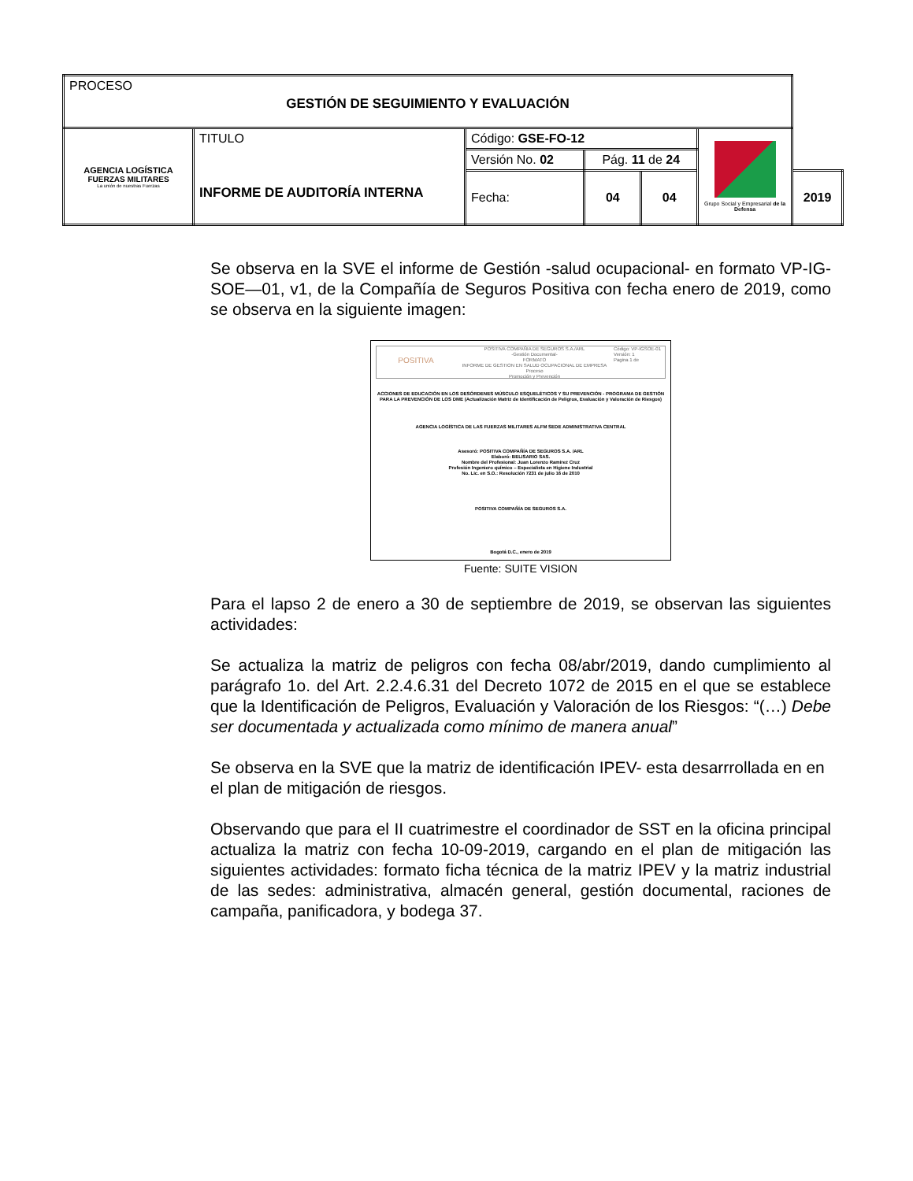| PROCESO GESTIÓN DE SEGUIMIENTO Y EVALUACIÓN | | | | | | |
| AGENCIA LOGÍSTICA FUERZAS MILITARES La unión de nuestras Fuerzas | TITULO INFORME DE AUDITORÍA INTERNA | Código: GSE-FO-12 | | | Grupo Social y Empresarial de la Defensa | |
| | | Versión No. 02 | Pág. 11 de 24 | | | |
| | | Fecha: | 04 | 04 | | 2019 |
Se observa en la SVE el informe de Gestión -salud ocupacional- en formato VP-IG-SOE—01, v1, de la Compañía de Seguros Positiva con fecha enero de 2019, como se observa en la siguiente imagen:
POSITIVA
POSITIVA COMPAÑIA DE SEGUROS S.A./ARL
-Gestión Documental-
FORMATO
INFORME DE GESTION EN SALUD OCUPACIONAL DE EMPRESA
Proceso
Promoción y Prevención
Código: VP-IGSOE-01
Versión: 1
Pagina 1 de
ACCIONES DE EDUCACIÓN EN LOS DESÓRDENES MÚSCULO ESQUELÉTICOS Y SU PREVENCIÓN - PROGRAMA DE GESTIÓN PARA LA PREVENCIÓN DE LOS DME (Actualización Matriz de Identificación de Peligros, Evaluación y Valoración de Riesgos)
AGENCIA LOGÍSTICA DE LAS FUERZAS MILITARES ALFM SEDE ADMINISTRATIVA CENTRAL
Asesoró: POSITIVA COMPAÑÍA DE SEGUROS S.A. /ARL
Elaboró: BELISARIO SAS.
Nombre del Profesional: Juan Lorenzo Ramirez Cruz
Profesión Ingeniero químico – Especialista en Higiene Industrial
No. Lic. en S.O.: Resolución 7231 de julio 16 de 2010
POSITIVA COMPAÑÍA DE SEGUROS S.A.
Bogotá D.C., enero de 2019
Fuente: SUITE VISION
Para el lapso 2 de enero a 30 de septiembre de 2019, se observan las siguientes actividades:
Se actualiza la matriz de peligros con fecha 08/abr/2019, dando cumplimiento al parágrafo 1o. del Art. 2.2.4.6.31 del Decreto 1072 de 2015 en el que se establece que la Identificación de Peligros, Evaluación y Valoración de los Riesgos: “(…) Debe ser documentada y actualizada como mínimo de manera anual”
Se observa en la SVE que la matriz de identificación IPEV- esta desarrrollada en en el plan de mitigación de riesgos.
Observando que para el II cuatrimestre el coordinador de SST en la oficina principal actualiza la matriz con fecha 10-09-2019, cargando en el plan de mitigación las siguientes actividades: formato ficha técnica de la matriz IPEV y la matriz industrial de las sedes: administrativa, almacén general, gestión documental, raciones de campaña, panificadora, y bodega 37.